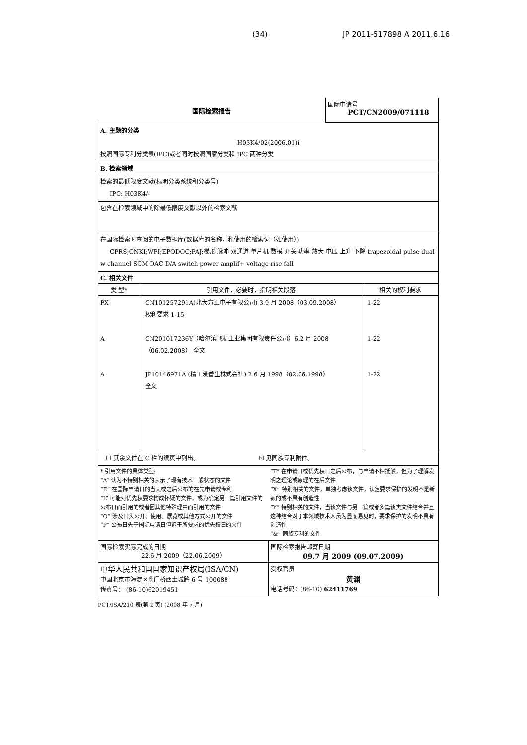(34) JP 2011-517898 A 2011.6.16
| 国际检索报告 | 国际申请号 PCT/CN2009/071118 |
| A. 主题的分类 H03K4/02(2006.01)i 按照国际专利分类表(IPC)或者同时按照国家分类和 IPC 两种分类 | | |
| B. 检索领域 | | |
| 检索的最低限度文献(标明分类系统和分类号) IPC: H03K4/- | | |
| 包含在检索领域中的除最低限度文献以外的检索文献 | | |
| 在国际检索时查阅的电子数据库(数据库的名称，和使用的检索词（如使用）) CPRS;CNKI;WPI;EPODOC;PAJ;梯形 脉冲 双通道 单片机 数模 开关 功率 放大 电压 上升 下降 trapezoidal pulse dual w channel SCM DAC D/A switch power amplif+ voltage rise fall | | |
| C. 相关文件 | | |
| 类 型* | 引用文件，必要时，指明相关段落 | 相关的权利要求 |
| PX A A | CN101257291A(北大方正电子有限公司) 3.9 月 2008（03.09.2008） 权利要求 1-15 CN201017236Y（哈尔滨飞机工业集团有限责任公司）6.2 月 2008 （06.02.2008） 全文 JP10146971A (精工爱普生株式会社) 2.6 月 1998（02.06.1998） 全文 | 1-22 1-22 1-22 |
| ☐ 其余文件在 C 栏的续页中列出。 ☒ 见同族专利附件。 | | |
| * 引用文件的具体类型: “A” 认为不特别相关的表示了现有技术一般状态的文件 “E” 在国际申请日的当天或之后公布的在先申请或专利 “L” 可能对优先权要求构成怀疑的文件，或为确定另一篇引用文件的公布日而引用的或者因其他特殊理由而引用的文件 “O” 涉及口头公开、使用、展览或其他方式公开的文件 “P” 公布日先于国际申请日但迟于所要求的优先权日的文件 | “T” 在申请日或优先权日之后公布，与申请不相抵触，但为了理解发明之理论或原理的在后文件 “X” 特别相关的文件，单独考虑该文件，认定要求保护的发明不是新颖的或不具有创造性 “Y” 特别相关的文件，当该文件与另一篇或者多篇该类文件结合并且这种结合对于本领域技术人员为显而易见时，要求保护的发明不具有创造性 “&” 同族专利的文件 |
| 国际检索实际完成的日期 22.6 月 2009（22.06.2009） | 国际检索报告邮寄日期 09.7 月 2009 (09.07.2009) |
| 中华人民共和国国家知识产权局(ISA/CN) 中国北京市海淀区蓟门桥西土城路 6 号 100088 传真号： (86-10)62019451 | 受权官员 黄渊 电话号码：(86-10) 62411769 |
PCT/ISA/210 表(第 2 页) (2008 年 7 月)